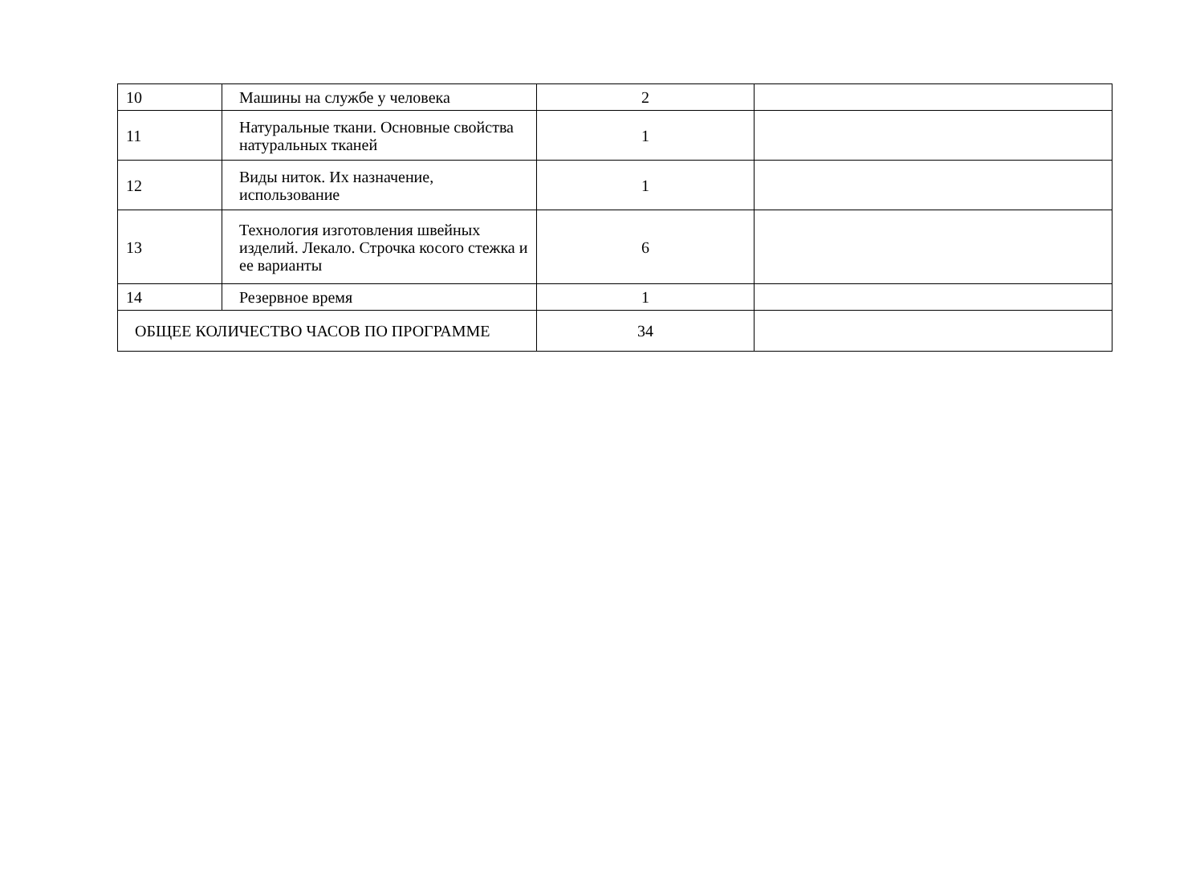| 10 | Машины на службе у человека | 2 | |
| 11 | Натуральные ткани. Основные свойства натуральных тканей | 1 | |
| 12 | Виды ниток. Их назначение, использование | 1 | |
| 13 | Технология изготовления швейных изделий. Лекало. Строчка косого стежка и ее варианты | 6 | |
| 14 | Резервное время | 1 | |
| ОБЩЕЕ КОЛИЧЕСТВО ЧАСОВ ПО ПРОГРАММЕ | | 34 | |